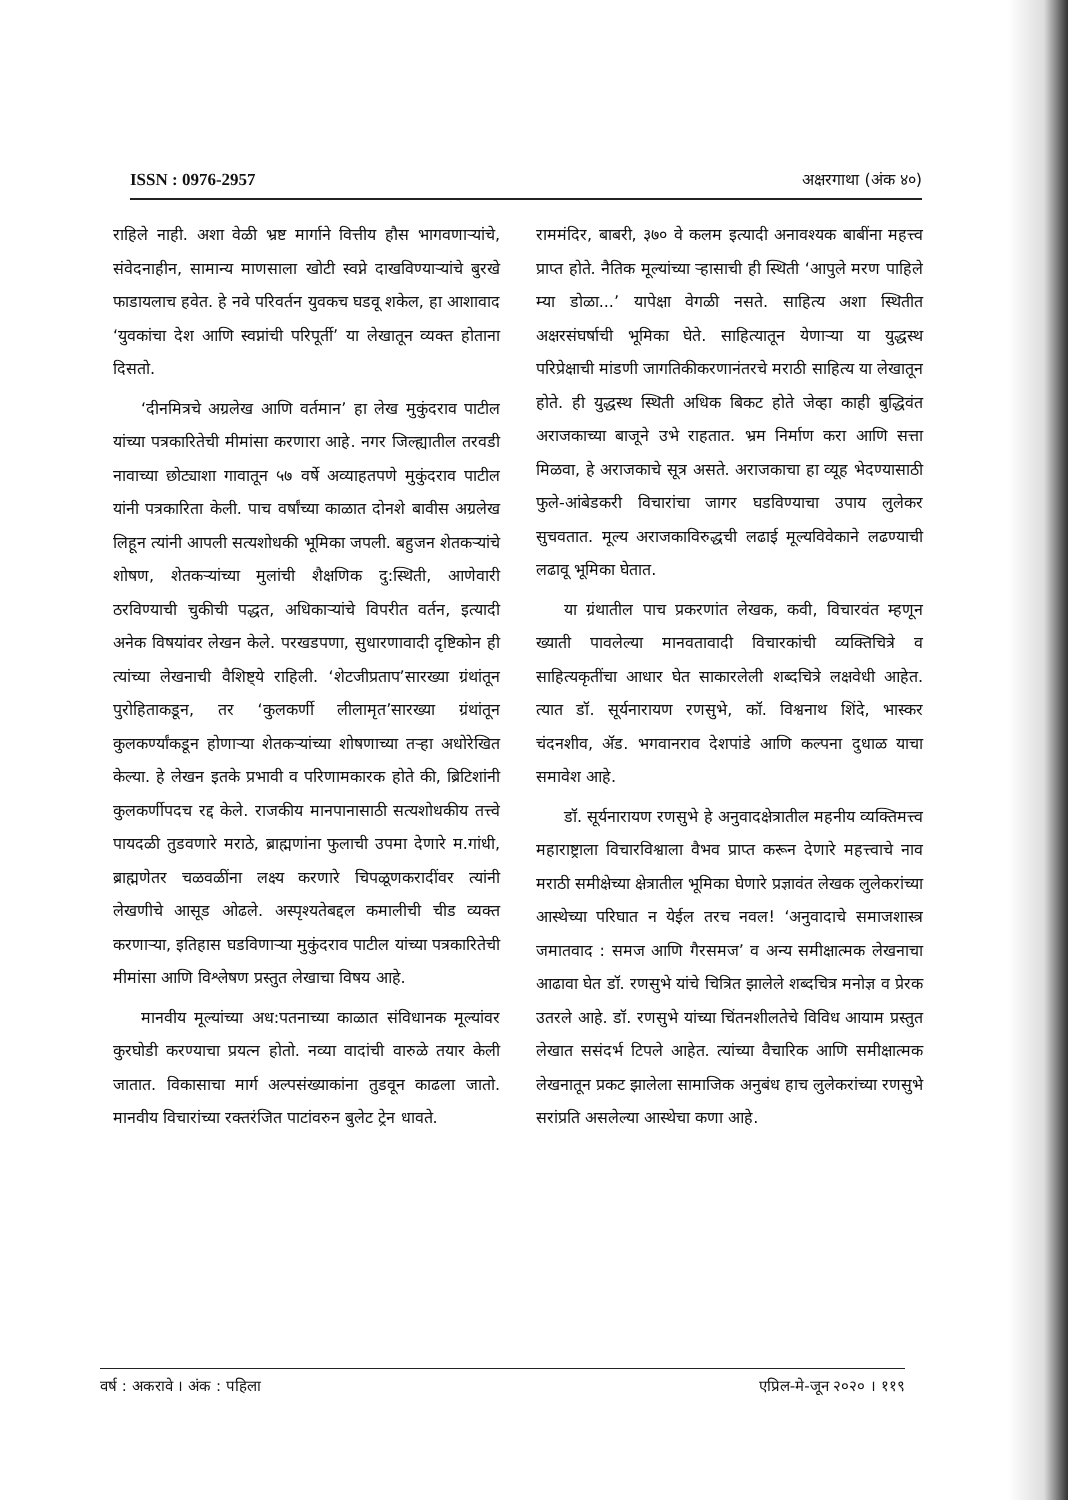ISSN : 0976-2957 अक्षरगाथा (अंक ४०)
राहिले नाही. अशा वेळी भ्रष्ट मार्गाने वित्तीय हौस भागवणाऱ्यांचे, संवेदनाहीन, सामान्य माणसाला खोटी स्वप्ने दाखविण्याऱ्यांचे बुरखे फाडायलाच हवेत. हे नवे परिवर्तन युवकच घडवू शकेल, हा आशावाद ‘युवकांचा देश आणि स्वप्नांची परिपूर्ती’ या लेखातून व्यक्त होताना दिसतो.
‘दीनमित्रचे अग्रलेख आणि वर्तमान’ हा लेख मुकुंदराव पाटील यांच्या पत्रकारितेची मीमांसा करणारा आहे. नगर जिल्ह्यातील तरवडी नावाच्या छोट्याशा गावातून ५७ वर्षे अव्याहतपणे मुकुंदराव पाटील यांनी पत्रकारिता केली. पाच वर्षांच्या काळात दोनशे बावीस अग्रलेख लिहून त्यांनी आपली सत्यशोधकी भूमिका जपली. बहुजन शेतकऱ्यांचे शोषण, शेतकऱ्यांच्या मुलांची शैक्षणिक दु:स्थिती, आणेवारी ठरविण्याची चुकीची पद्धत, अधिकाऱ्यांचे विपरीत वर्तन, इत्यादी अनेक विषयांवर लेखन केले. परखडपणा, सुधारणावादी दृष्टिकोन ही त्यांच्या लेखनाची वैशिष्ट्ये राहिली. ‘शेटजीप्रताप’सारख्या ग्रंथांतून पुरोहिताकडून, तर ‘कुलकर्णी लीलामृत’सारख्या ग्रंथांतून कुलकर्ण्यांकडून होणाऱ्या शेतकऱ्यांच्या शोषणाच्या तऱ्हा अधोरेखित केल्या. हे लेखन इतके प्रभावी व परिणामकारक होते की, ब्रिटिशांनी कुलकर्णीपदच रद्द केले. राजकीय मानपानासाठी सत्यशोधकीय तत्त्वे पायदळी तुडवणारे मराठे, ब्राह्मणांना फुलाची उपमा देणारे म.गांधी, ब्राह्मणेतर चळवळींना लक्ष्य करणारे चिपळूणकरादींवर त्यांनी लेखणीचे आसूड ओढले. अस्पृश्यतेबद्दल कमालीची चीड व्यक्त करणाऱ्या, इतिहास घडविणाऱ्या मुकुंदराव पाटील यांच्या पत्रकारितेची मीमांसा आणि विश्लेषण प्रस्तुत लेखाचा विषय आहे.
मानवीय मूल्यांच्या अध:पतनाच्या काळात संविधानक मूल्यांवर कुरघोडी करण्याचा प्रयत्न होतो. नव्या वादांची वारुळे तयार केली जातात. विकासाचा मार्ग अल्पसंख्याकांना तुडवून काढला जातो. मानवीय विचारांच्या रक्तरंजित पाटांवरुन बुलेट ट्रेन धावते.
राममंदिर, बाबरी, ३७० वे कलम इत्यादी अनावश्यक बाबींना महत्त्व प्राप्त होते. नैतिक मूल्यांच्या ऱ्हासाची ही स्थिती ‘आपुले मरण पाहिले म्या डोळा...’ यापेक्षा वेगळी नसते. साहित्य अशा स्थितीत अक्षरसंघर्षाची भूमिका घेते. साहित्यातून येणाऱ्या या युद्धस्थ परिप्रेक्षाची मांडणी जागतिकीकरणानंतरचे मराठी साहित्य या लेखातून होते. ही युद्धस्थ स्थिती अधिक बिकट होते जेव्हा काही बुद्धिवंत अराजकाच्या बाजूने उभे राहतात. भ्रम निर्माण करा आणि सत्ता मिळवा, हे अराजकाचे सूत्र असते. अराजकाचा हा व्यूह भेदण्यासाठी फुले-आंबेडकरी विचारांचा जागर घडविण्याचा उपाय लुलेकर सुचवतात. मूल्य अराजकाविरुद्धची लढाई मूल्यविवेकाने लढण्याची लढावू भूमिका घेतात.
या ग्रंथातील पाच प्रकरणांत लेखक, कवी, विचारवंत म्हणून ख्याती पावलेल्या मानवतावादी विचारकांची व्यक्तिचित्रे व साहित्यकृतींचा आधार घेत साकारलेली शब्दचित्रे लक्षवेधी आहेत. त्यात डॉ. सूर्यनारायण रणसुभे, कॉ. विश्वनाथ शिंदे, भास्कर चंदनशीव, ॲड. भगवानराव देशपांडे आणि कल्पना दुधाळ याचा समावेश आहे.
डॉ. सूर्यनारायण रणसुभे हे अनुवादक्षेत्रातील महनीय व्यक्तिमत्त्व महाराष्ट्राला विचारविश्वाला वैभव प्राप्त करून देणारे महत्त्वाचे नाव मराठी समीक्षेच्या क्षेत्रातील भूमिका घेणारे प्रज्ञावंत लेखक लुलेकरांच्या आस्थेच्या परिघात न येईल तरच नवल! ‘अनुवादाचे समाजशास्त्र जमातवाद : समज आणि गैरसमज’ व अन्य समीक्षात्मक लेखनाचा आढावा घेत डॉ. रणसुभे यांचे चित्रित झालेले शब्दचित्र मनोज्ञ व प्रेरक उतरले आहे. डॉ. रणसुभे यांच्या चिंतनशीलतेचे विविध आयाम प्रस्तुत लेखात ससंदर्भ टिपले आहेत. त्यांच्या वैचारिक आणि समीक्षात्मक लेखनातून प्रकट झालेला सामाजिक अनुबंध हाच लुलेकरांच्या रणसुभे सरांप्रति असलेल्या आस्थेचा कणा आहे.
वर्ष : अकरावे । अंक : पहिला एप्रिल-मे-जून २०२० । ११९